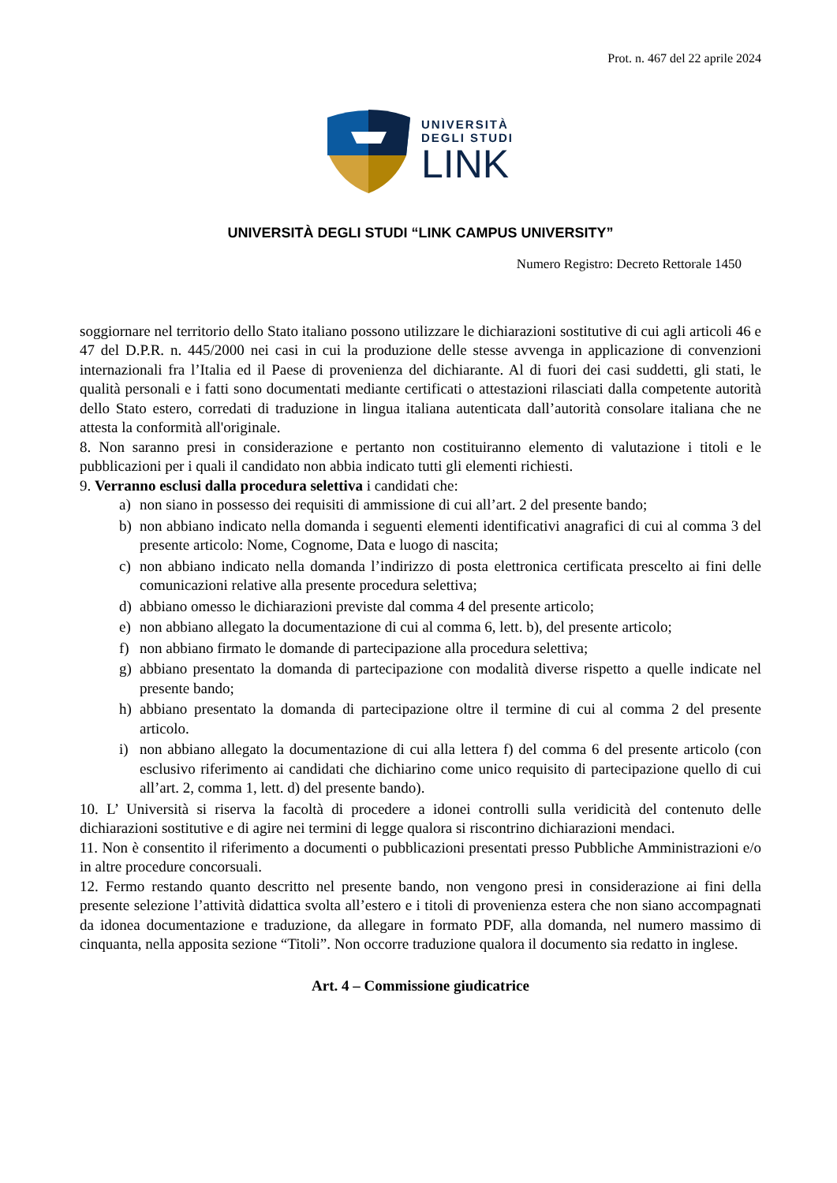Prot. n. 467 del 22 aprile 2024
UNIVERSITÀ
DEGLI STUDI
LINK
UNIVERSITÀ DEGLI STUDI “LINK CAMPUS UNIVERSITY”
Numero Registro: Decreto Rettorale 1450
soggiornare nel territorio dello Stato italiano possono utilizzare le dichiarazioni sostitutive di cui agli articoli 46 e 47 del D.P.R. n. 445/2000 nei casi in cui la produzione delle stesse avvenga in applicazione di convenzioni internazionali fra l’Italia ed il Paese di provenienza del dichiarante. Al di fuori dei casi suddetti, gli stati, le qualità personali e i fatti sono documentati mediante certificati o attestazioni rilasciati dalla competente autorità dello Stato estero, corredati di traduzione in lingua italiana autenticata dall’autorità consolare italiana che ne attesta la conformità all'originale.
8. Non saranno presi in considerazione e pertanto non costituiranno elemento di valutazione i titoli e le pubblicazioni per i quali il candidato non abbia indicato tutti gli elementi richiesti.
9. Verranno esclusi dalla procedura selettiva i candidati che:
a) non siano in possesso dei requisiti di ammissione di cui all’art. 2 del presente bando;
b) non abbiano indicato nella domanda i seguenti elementi identificativi anagrafici di cui al comma 3 del presente articolo: Nome, Cognome, Data e luogo di nascita;
c) non abbiano indicato nella domanda l’indirizzo di posta elettronica certificata prescelto ai fini delle comunicazioni relative alla presente procedura selettiva;
d) abbiano omesso le dichiarazioni previste dal comma 4 del presente articolo;
e) non abbiano allegato la documentazione di cui al comma 6, lett. b), del presente articolo;
f) non abbiano firmato le domande di partecipazione alla procedura selettiva;
g) abbiano presentato la domanda di partecipazione con modalità diverse rispetto a quelle indicate nel presente bando;
h) abbiano presentato la domanda di partecipazione oltre il termine di cui al comma 2 del presente articolo.
i) non abbiano allegato la documentazione di cui alla lettera f) del comma 6 del presente articolo (con esclusivo riferimento ai candidati che dichiarino come unico requisito di partecipazione quello di cui all’art. 2, comma 1, lett. d) del presente bando).
10. L’ Università si riserva la facoltà di procedere a idonei controlli sulla veridicità del contenuto delle dichiarazioni sostitutive e di agire nei termini di legge qualora si riscontrino dichiarazioni mendaci.
11. Non è consentito il riferimento a documenti o pubblicazioni presentati presso Pubbliche Amministrazioni e/o in altre procedure concorsuali.
12. Fermo restando quanto descritto nel presente bando, non vengono presi in considerazione ai fini della presente selezione l’attività didattica svolta all’estero e i titoli di provenienza estera che non siano accompagnati da idonea documentazione e traduzione, da allegare in formato PDF, alla domanda, nel numero massimo di cinquanta, nella apposita sezione “Titoli”. Non occorre traduzione qualora il documento sia redatto in inglese.
Art. 4 – Commissione giudicatrice